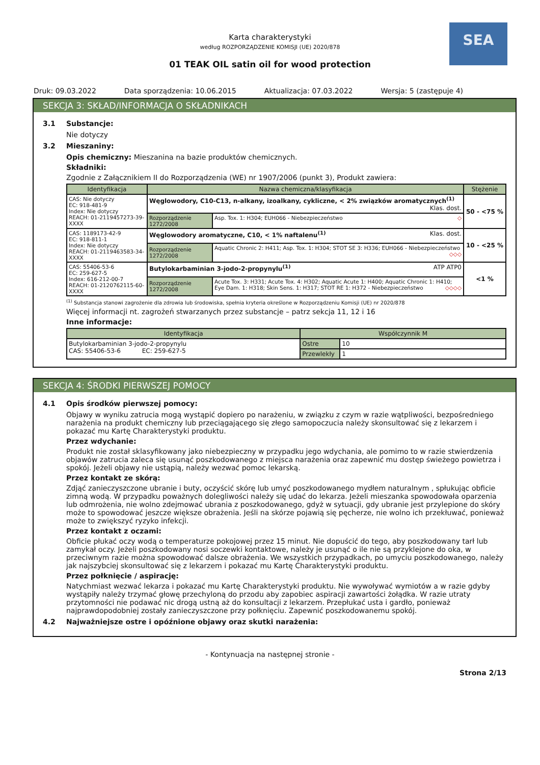SEA
Karta charakterystyki
według ROZPORZĄDZENIE KOMISJI (UE) 2020/878
01 TEAK OIL satin oil for wood protection
Druk: 09.03.2022 Data sporządzenia: 10.06.2015 Aktualizacja: 07.03.2022 Wersja: 5 (zastępuje 4)
SEKCJA 3: SKŁAD/INFORMACJA O SKŁADNIKACH
3.1 Substancje:
Nie dotyczy
3.2 Mieszaniny:
Opis chemiczny: Mieszanina na bazie produktów chemicznych.
Składniki:
Zgodnie z Załącznikiem II do Rozporządzenia (WE) nr 1907/2006 (punkt 3), Produkt zawiera:
| Identyfikacja | Nazwa chemiczna/klasyfikacja | | Stężenie |
| --- | --- | --- | --- |
| CAS: Nie dotyczy EC: 918-481-9 Index: Nie dotyczy REACH: 01-2119457273-39-XXXX | Węglowodory, C10-C13, n-alkany, izoalkany, cykliczne, < 2% związków aromatycznych<sup>(1)</sup> Klas. dost. | | 50 - <75 % |
| | Rozporządzenie 1272/2008 | Asp. Tox. 1: H304; EUH066 - Niebezpieczeństwo ◇ | |
| CAS: 1189173-42-9 EC: 918-811-1 Index: Nie dotyczy REACH: 01-2119463583-34-XXXX | Węglowodory aromatyczne, C10, < 1% naftalenu<sup>(1)</sup> Klas. dost. | | 10 - <25 % |
| | Rozporządzenie 1272/2008 | Aquatic Chronic 2: H411; Asp. Tox. 1: H304; STOT SE 3: H336; EUH066 - Niebezpieczeństwo ◇◇◇ | |
| CAS: 55406-53-6 EC: 259-627-5 Index: 616-212-00-7 REACH: 01-2120762115-60-XXXX | Butylokarbaminian 3-jodo-2-propynylu<sup>(1)</sup> ATP ATP0 | | <1 % |
| | Rozporządzenie 1272/2008 | Acute Tox. 3: H331; Acute Tox. 4: H302; Aquatic Acute 1: H400; Aquatic Chronic 1: H410; Eye Dam. 1: H318; Skin Sens. 1: H317; STOT RE 1: H372 - Niebezpieczeństwo ◇◇◇◇ | |
<sup>(1)</sup> Substancja stanowi zagrożenie dla zdrowia lub środowiska, spełnia kryteria określone w Rozporządzeniu Komisji (UE) nr 2020/878
Więcej informacji nt. zagrożeń stwarzanych przez substancje – patrz sekcja 11, 12 i 16
Inne informacje:
| Identyfikacja | Współczynnik M | |
| --- | --- | --- |
| Butylokarbaminian 3-jodo-2-propynylu CAS: 55406-53-6 EC: 259-627-5 | Ostre | 10 |
| | Przewlekły | 1 |
SEKCJA 4: ŚRODKI PIERWSZEJ POMOCY
4.1 Opis środków pierwszej pomocy:
Objawy w wyniku zatrucia mogą wystąpić dopiero po narażeniu, w związku z czym w razie wątpliwości, bezpośredniego narażenia na produkt chemiczny lub przeciągającego się złego samopoczucia należy skonsultować się z lekarzem i pokazać mu Kartę Charakterystyki produktu.
Przez wdychanie:
Produkt nie został sklasyfikowany jako niebezpieczny w przypadku jego wdychania, ale pomimo to w razie stwierdzenia objawów zatrucia zaleca się usunąć poszkodowanego z miejsca narażenia oraz zapewnić mu dostęp świeżego powietrza i spokój. Jeżeli objawy nie ustąpią, należy wezwać pomoc lekarską.
Przez kontakt ze skórą:
Zdjąć zanieczyszczone ubranie i buty, oczyścić skórę lub umyć poszkodowanego mydłem naturalnym , spłukując obficie zimną wodą. W przypadku poważnych dolegliwości należy się udać do lekarza. Jeżeli mieszanka spowodowała oparzenia lub odmrożenia, nie wolno zdejmować ubrania z poszkodowanego, gdyż w sytuacji, gdy ubranie jest przylepione do skóry może to spowodować jeszcze większe obrażenia. Jeśli na skórze pojawią się pęcherze, nie wolno ich przekłuwać, ponieważ może to zwiększyć ryzyko infekcji.
Przez kontakt z oczami:
Obficie płukać oczy wodą o temperaturze pokojowej przez 15 minut. Nie dopuścić do tego, aby poszkodowany tarł lub zamykał oczy. Jeżeli poszkodowany nosi soczewki kontaktowe, należy je usunąć o ile nie są przyklejone do oka, w przeciwnym razie można spowodować dalsze obrażenia. We wszystkich przypadkach, po umyciu poszkodowanego, należy jak najszybciej skonsultować się z lekarzem i pokazać mu Kartę Charakterystyki produktu.
Przez połknięcie / aspirację:
Natychmiast wezwać lekarza i pokazać mu Kartę Charakterystyki produktu. Nie wywoływać wymiotów a w razie gdyby wystąpiły należy trzymać głowę przechyloną do przodu aby zapobiec aspiracji zawartości żołądka. W razie utraty przytomności nie podawać nic drogą ustną aż do konsultacji z lekarzem. Przepłukać usta i gardło, ponieważ najprawdopodobniej zostały zanieczyszczone przy połknięciu. Zapewnić poszkodowanemu spokój.
4.2 Najważniejsze ostre i opóźnione objawy oraz skutki narażenia:
- Kontynuacja na następnej stronie -
Strona 2/13